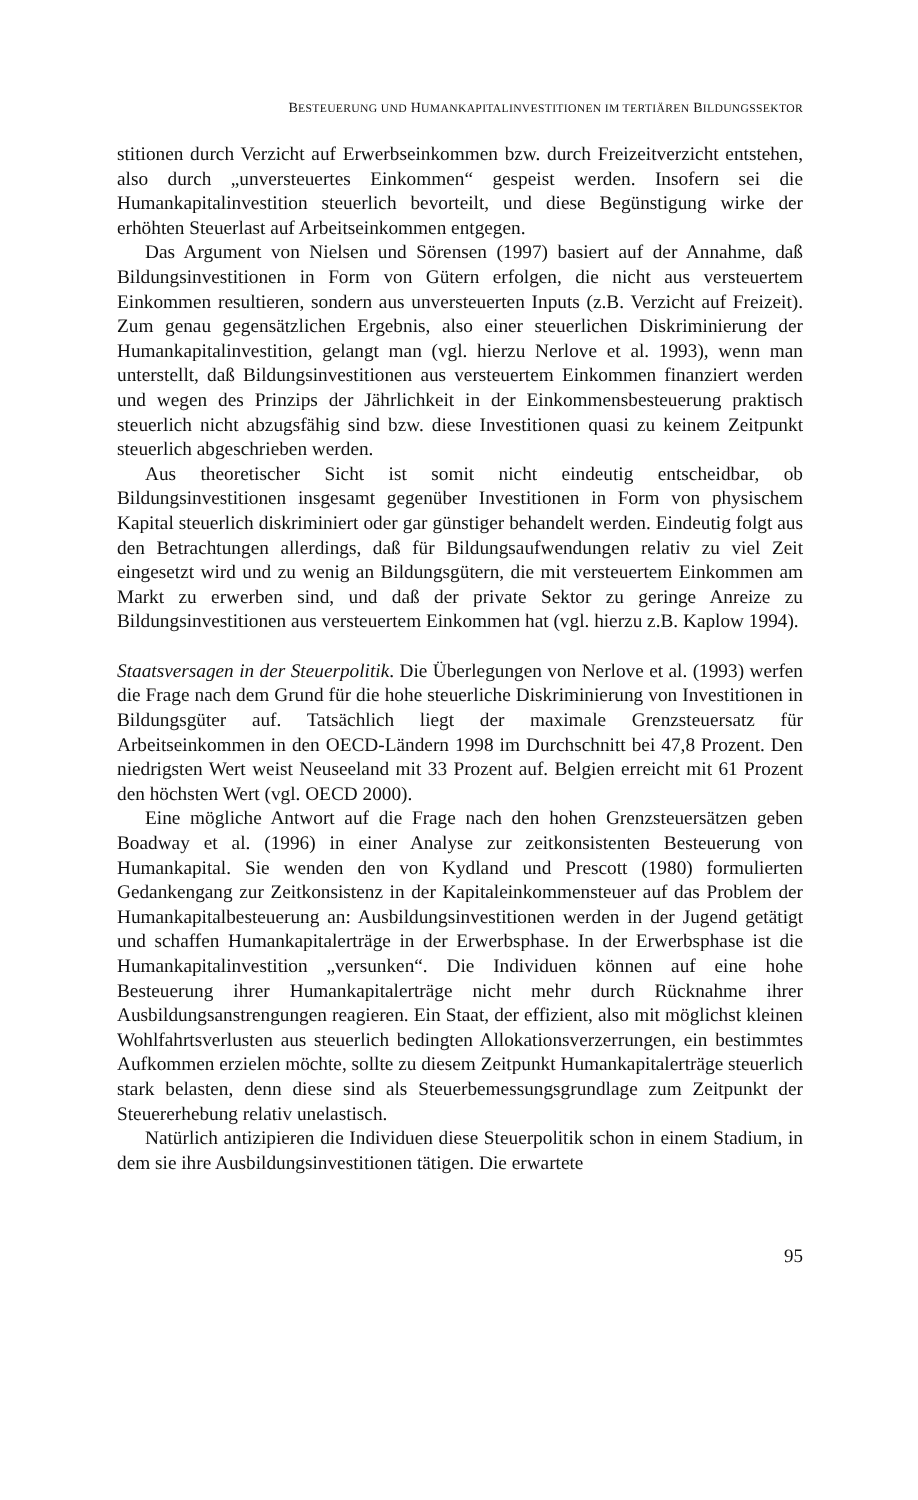BESTEUERUNG UND HUMANKAPITALINVESTITIONEN IM TERTIÄREN BILDUNGSSEKTOR
stitionen durch Verzicht auf Erwerbseinkommen bzw. durch Freizeitverzicht entstehen, also durch „unversteuertes Einkommen“ gespeist werden. Insofern sei die Humankapitalinvestition steuerlich bevorteilt, und diese Begünstigung wirke der erhöhten Steuerlast auf Arbeitseinkommen entgegen.
Das Argument von Nielsen und Sörensen (1997) basiert auf der Annahme, daß Bildungsinvestitionen in Form von Gütern erfolgen, die nicht aus versteuertem Einkommen resultieren, sondern aus unversteuerten Inputs (z.B. Verzicht auf Freizeit). Zum genau gegensätzlichen Ergebnis, also einer steuerlichen Diskriminierung der Humankapitalinvestition, gelangt man (vgl. hierzu Nerlove et al. 1993), wenn man unterstellt, daß Bildungsinvestitionen aus versteuertem Einkommen finanziert werden und wegen des Prinzips der Jährlichkeit in der Einkommensbesteuerung praktisch steuerlich nicht abzugsfähig sind bzw. diese Investitionen quasi zu keinem Zeitpunkt steuerlich abgeschrieben werden.
Aus theoretischer Sicht ist somit nicht eindeutig entscheidbar, ob Bildungsinvestitionen insgesamt gegenüber Investitionen in Form von physischem Kapital steuerlich diskriminiert oder gar günstiger behandelt werden. Eindeutig folgt aus den Betrachtungen allerdings, daß für Bildungsaufwendungen relativ zu viel Zeit eingesetzt wird und zu wenig an Bildungsgütern, die mit versteuertem Einkommen am Markt zu erwerben sind, und daß der private Sektor zu geringe Anreize zu Bildungsinvestitionen aus versteuertem Einkommen hat (vgl. hierzu z.B. Kaplow 1994).
Staatsversagen in der Steuerpolitik. Die Überlegungen von Nerlove et al. (1993) werfen die Frage nach dem Grund für die hohe steuerliche Diskriminierung von Investitionen in Bildungsgüter auf. Tatsächlich liegt der maximale Grenzsteuersatz für Arbeitseinkommen in den OECD-Ländern 1998 im Durchschnitt bei 47,8 Prozent. Den niedrigsten Wert weist Neuseeland mit 33 Prozent auf. Belgien erreicht mit 61 Prozent den höchsten Wert (vgl. OECD 2000).
Eine mögliche Antwort auf die Frage nach den hohen Grenzsteuersätzen geben Boadway et al. (1996) in einer Analyse zur zeitkonsistenten Besteuerung von Humankapital. Sie wenden den von Kydland und Prescott (1980) formulierten Gedankengang zur Zeitkonsistenz in der Kapitaleinkommensteuer auf das Problem der Humankapitalbesteuerung an: Ausbildungsinvestitionen werden in der Jugend getätigt und schaffen Humankapitalerträge in der Erwerbsphase. In der Erwerbsphase ist die Humankapitalinvestition „versunken“. Die Individuen können auf eine hohe Besteuerung ihrer Humankapitalerträge nicht mehr durch Rücknahme ihrer Ausbildungsanstrengungen reagieren. Ein Staat, der effizient, also mit möglichst kleinen Wohlfahrtsverlusten aus steuerlich bedingten Allokationsverzerrungen, ein bestimmtes Aufkommen erzielen möchte, sollte zu diesem Zeitpunkt Humankapitalerträge steuerlich stark belasten, denn diese sind als Steuerbemessungsgrundlage zum Zeitpunkt der Steuererhebung relativ unelastisch.
Natürlich antizipieren die Individuen diese Steuerpolitik schon in einem Stadium, in dem sie ihre Ausbildungsinvestitionen tätigen. Die erwartete
95